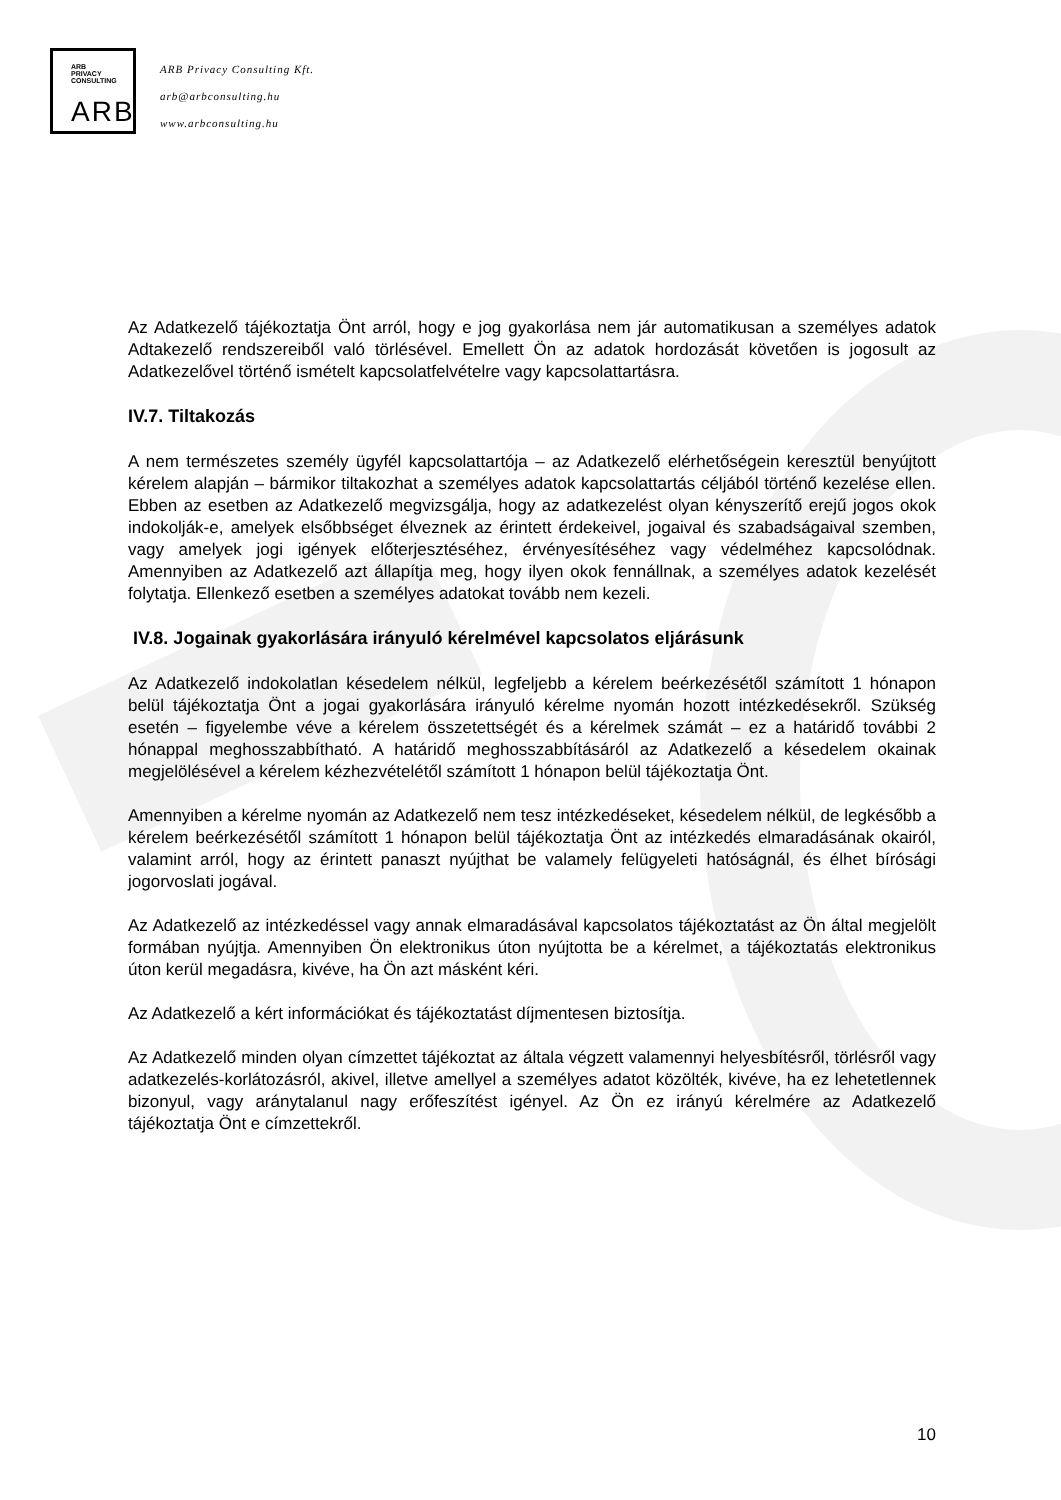ARB
PRIVACY
CONSULTING
ARB
ARB Privacy Consulting Kft.
arb@arbconsulting.hu
www.arbconsulting.hu
Az Adatkezelő tájékoztatja Önt arról, hogy e jog gyakorlása nem jár automatikusan a személyes adatok Adtakezelő rendszereiből való törlésével. Emellett Ön az adatok hordozását követően is jogosult az Adatkezelővel történő ismételt kapcsolatfelvételre vagy kapcsolattartásra.
IV.7. Tiltakozás
A nem természetes személy ügyfél kapcsolattartója – az Adatkezelő elérhetőségein keresztül benyújtott kérelem alapján – bármikor tiltakozhat a személyes adatok kapcsolattartás céljából történő kezelése ellen. Ebben az esetben az Adatkezelő megvizsgálja, hogy az adatkezelést olyan kényszerítő erejű jogos okok indokolják-e, amelyek elsőbbséget élveznek az érintett érdekeivel, jogaival és szabadságaival szemben, vagy amelyek jogi igények előterjesztéséhez, érvényesítéséhez vagy védelméhez kapcsolódnak. Amennyiben az Adatkezelő azt állapítja meg, hogy ilyen okok fennállnak, a személyes adatok kezelését folytatja. Ellenkező esetben a személyes adatokat tovább nem kezeli.
IV.8. Jogainak gyakorlására irányuló kérelmével kapcsolatos eljárásunk
Az Adatkezelő indokolatlan késedelem nélkül, legfeljebb a kérelem beérkezésétől számított 1 hónapon belül tájékoztatja Önt a jogai gyakorlására irányuló kérelme nyomán hozott intézkedésekről. Szükség esetén – figyelembe véve a kérelem összetettségét és a kérelmek számát – ez a határidő további 2 hónappal meghosszabbítható. A határidő meghosszabbításáról az Adatkezelő a késedelem okainak megjelölésével a kérelem kézhezvételétől számított 1 hónapon belül tájékoztatja Önt.
Amennyiben a kérelme nyomán az Adatkezelő nem tesz intézkedéseket, késedelem nélkül, de legkésőbb a kérelem beérkezésétől számított 1 hónapon belül tájékoztatja Önt az intézkedés elmaradásának okairól, valamint arról, hogy az érintett panaszt nyújthat be valamely felügyeleti hatóságnál, és élhet bírósági jogorvoslati jogával.
Az Adatkezelő az intézkedéssel vagy annak elmaradásával kapcsolatos tájékoztatást az Ön által megjelölt formában nyújtja. Amennyiben Ön elektronikus úton nyújtotta be a kérelmet, a tájékoztatás elektronikus úton kerül megadásra, kivéve, ha Ön azt másként kéri.
Az Adatkezelő a kért információkat és tájékoztatást díjmentesen biztosítja.
Az Adatkezelő minden olyan címzettet tájékoztat az általa végzett valamennyi helyesbítésről, törlésről vagy adatkezelés-korlátozásról, akivel, illetve amellyel a személyes adatot közölték, kivéve, ha ez lehetetlennek bizonyul, vagy aránytalanul nagy erőfeszítést igényel. Az Ön ez irányú kérelmére az Adatkezelő tájékoztatja Önt e címzettekről.
10